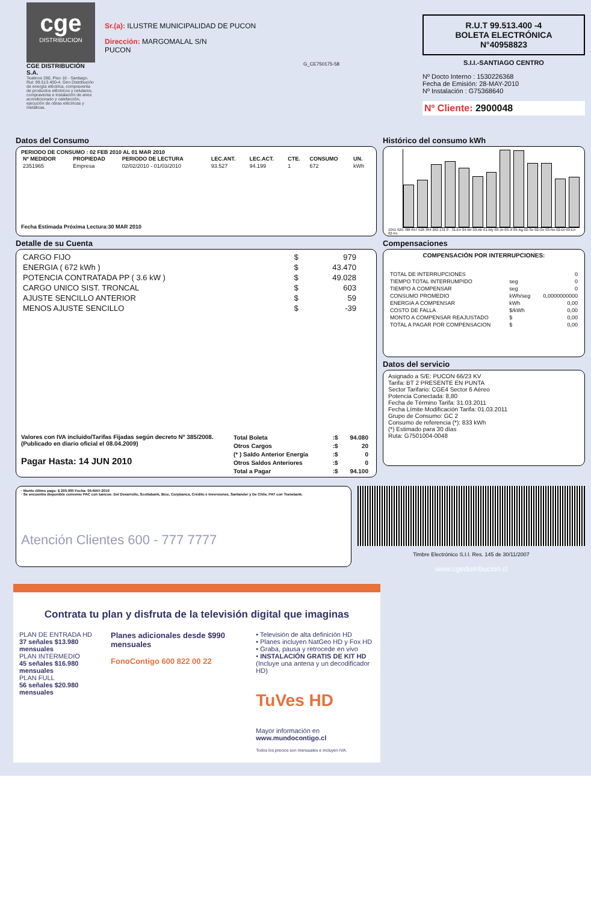cge
DISTRIBUCION
CGE DISTRIBUCIÓN S.A.
Teatinos 280, Piso 16 - Santiago. Rut: 99.513.400-4. Giro Distribución de energía eléctrica, compraventa de productos eléctricos y celulares, compraventa e instalación de aires acondicionado y calefacción, ejecución de obras eléctricas y metálicas.
Sr.(a): ILUSTRE MUNICIPALIDAD DE PUCON
Dirección: MARGOMALAL S/N
PUCON
G_CE750175-58
R.U.T 99.513.400 -4
BOLETA ELECTRÓNICA
N°40958823
S.I.I.-SANTIAGO CENTRO
Nº Docto Interno : 1530226368
Fecha de Emisión: 28-MAY-2010
Nº Instalación : G75368640
Nº Cliente: 2900048
Datos del Consumo
PERIODO DE CONSUMO : 02 FEB 2010 AL 01 MAR 2010
| Nº MEDIDOR | PROPIEDAD | PERIODO DE LECTURA | LEC.ANT. | LEC.ACT. | CTE. | CONSUMO | UN. |
| --- | --- | --- | --- | --- | --- | --- | --- |
| 2351965 | Empresa | 02/02/2010 - 01/03/2010 | 93.527 | 94.199 | 1 | 672 | kWh |
Fecha Estimada Próxima Lectura:30 MAR 2010
Histórico del consumo kWh
1051 920 788 657 526 394 263 131 0 · 31-En 04-Mr 03-Ab 01-My 03-Jn 03-Jl 05-Ag 02-Se 02-Oc 03-No 02-Di 03-En 02-Fe
Detalle de su Cuenta
| CARGO FIJO | $ | 979 |
| ENERGIA ( 672 kWh ) | $ | 43.470 |
| POTENCIA CONTRATADA PP ( 3.6 kW ) | $ | 49.028 |
| CARGO UNICO SIST. TRONCAL | $ | 603 |
| AJUSTE SENCILLO ANTERIOR | $ | 59 |
| MENOS AJUSTE SENCILLO | $ | -39 |
Valores con IVA incluido/Tarifas Fijadas según decreto Nº 385/2008. (Publicado en diario oficial el 08.04.2009)
Pagar Hasta: 14 JUN 2010
| Total Boleta | :$ | 94.080 |
| Otros Cargos | :$ | 20 |
| (* ) Saldo Anterior Energía | :$ | 0 |
| Otros Saldos Anteriores | :$ | 0 |
| Total a Pagar | :$ | 94.100 |
Compensaciones
COMPENSACIÓN POR INTERRUPCIONES:
| TOTAL DE INTERRUPCIONES | | 0 |
| TIEMPO TOTAL INTERRUMPIDO | seg | 0 |
| TIEMPO A COMPENSAR | seg | 0 |
| CONSUMO PROMEDIO | kWh/seg | 0,0000000000 |
| ENERGIA A COMPENSAR | kWh | 0,00 |
| COSTO DE FALLA | $/kWh | 0,00 |
| MONTO A COMPENSAR REAJUSTADO | $ | 0,00 |
| TOTAL A PAGAR POR COMPENSACION | $ | 0,00 |
Datos del servicio
Asignado a S/E: PUCON 66/23 KV
Tarifa: BT 2 PRESENTE EN PUNTA
Sector Tarifario: CGE4 Sector 6 Aéreo
Potencia Conectada: 8,80
Fecha de Término Tarifa: 31.03.2011
Fecha Límite Modificación Tarifa: 01.03.2011
Grupo de Consumo: GC 2
Consumo de referencia (*): 833 kWh
(*) Estimado para 30 días
Ruta: G7501004-0048
· Monto último pago: $ 200.000 Fecha: 05-MAY-2010
· Se encuentra disponible convenio PAC con bancos: Del Desarrollo, Scotiabank, Bice, Corpbanca, Crédito e Inversiones, Santander y De Chile. PAT con Transbank.
Atención Clientes 600 - 777 7777
Timbre Electrónico S.I.I. Res. 145 de 30/11/2007
www.cgedistribucion.cl
Contrata tu plan y disfruta de la televisión digital que imaginas
PLAN DE ENTRADA HD
37 señales $13.980 mensuales
PLAN INTERMEDIO
45 señales $16.980 mensuales
PLAN FULL
56 señales $20.980 mensuales
Planes adicionales desde $990 mensuales
FonoContigo 600 822 00 22
• Televisión de alta definición HD
• Planes incluyen NatGeo HD y Fox HD
• Graba, pausa y retrocede en vivo
• INSTALACIÓN GRATIS DE KIT HD
(Incluye una antena y un decodificador HD)
TuVes HD
Mayor información en www.mundocontigo.cl
Todos los precios son mensuales e incluyen IVA.